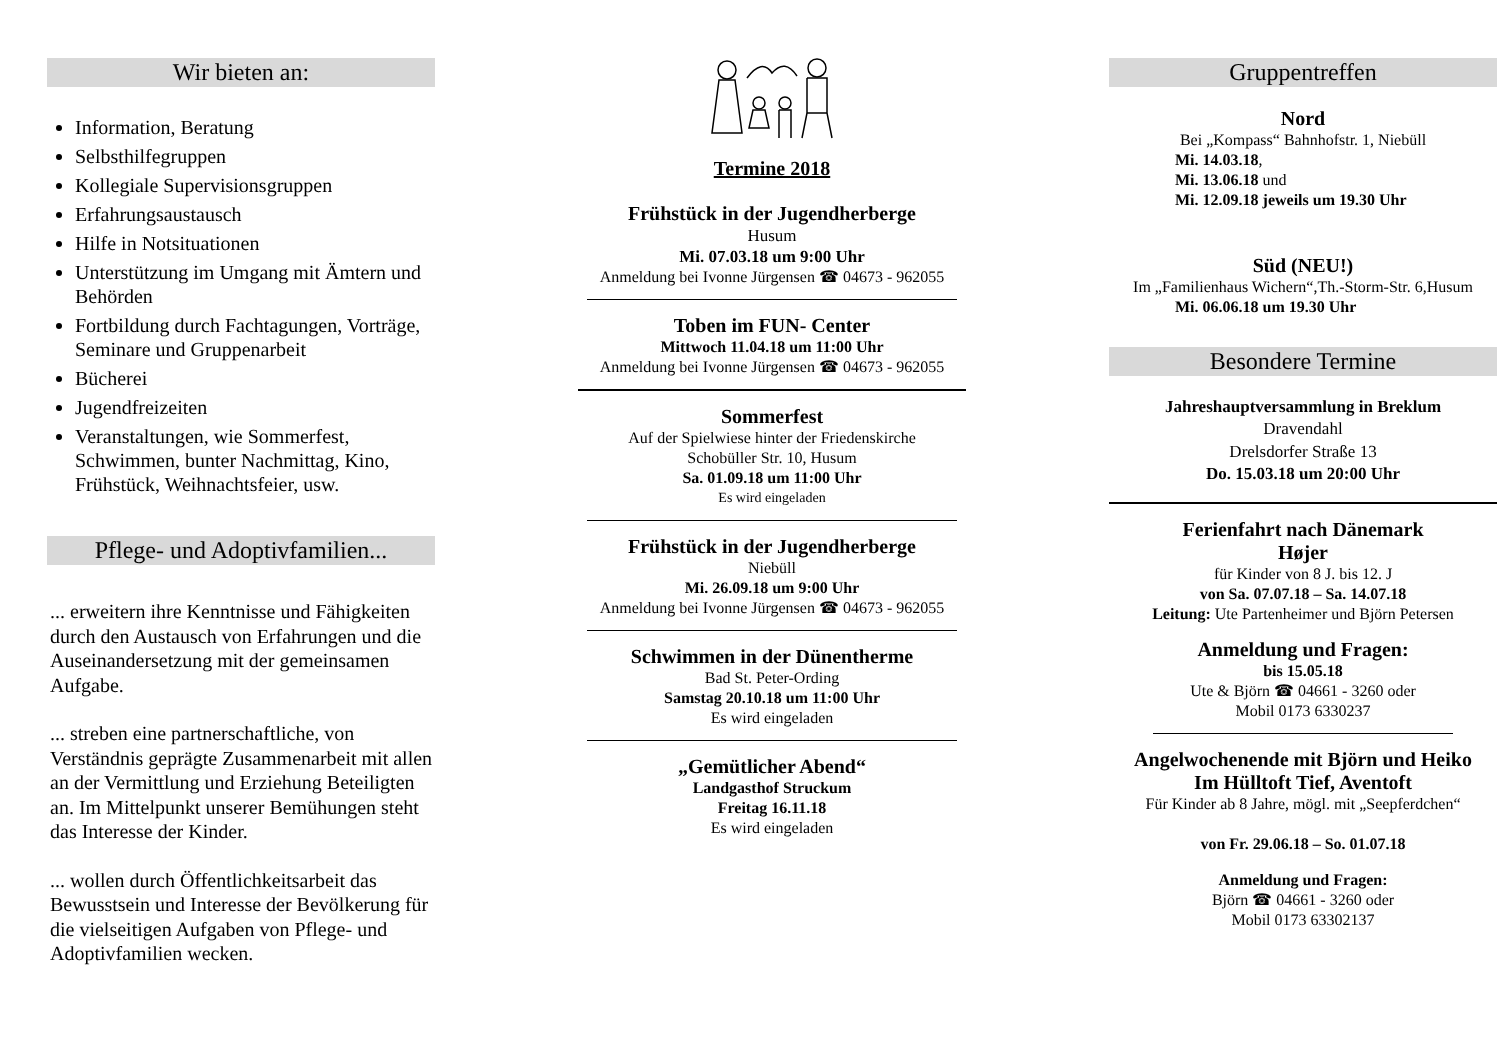Wir bieten an:
Information, Beratung
Selbsthilfegruppen
Kollegiale Supervisionsgruppen
Erfahrungsaustausch
Hilfe in Notsituationen
Unterstützung im Umgang mit Ämtern und Behörden
Fortbildung durch Fachtagungen, Vorträge, Seminare und Gruppenarbeit
Bücherei
Jugendfreizeiten
Veranstaltungen, wie Sommerfest, Schwimmen, bunter Nachmittag, Kino, Frühstück, Weihnachtsfeier, usw.
Pflege- und Adoptivfamilien...
... erweitern ihre Kenntnisse und Fähigkeiten durch den Austausch von Erfahrungen und die Auseinandersetzung mit der gemeinsamen Aufgabe.
... streben eine partnerschaftliche, von Verständnis geprägte Zusammenarbeit mit allen an der Vermittlung und Erziehung Beteiligten an. Im Mittelpunkt unserer Bemühungen steht das Interesse der Kinder.
... wollen durch Öffentlichkeitsarbeit das Bewusstsein und Interesse der Bevölkerung für die vielseitigen Aufgaben von Pflege- und Adoptivfamilien wecken.
Termine 2018
Frühstück in der Jugendherberge
Husum
Mi. 07.03.18 um 9:00 Uhr
Anmeldung bei Ivonne Jürgensen ☎ 04673 - 962055
Toben im FUN- Center
Mittwoch 11.04.18 um 11:00 Uhr
Anmeldung bei Ivonne Jürgensen ☎ 04673 - 962055
Sommerfest
Auf der Spielwiese hinter der Friedenskirche
Schobüller Str. 10, Husum
Sa. 01.09.18 um 11:00 Uhr
Es wird eingeladen
Frühstück in der Jugendherberge
Niebüll
Mi. 26.09.18 um 9:00 Uhr
Anmeldung bei Ivonne Jürgensen ☎ 04673 - 962055
Schwimmen in der Dünentherme
Bad St. Peter-Ording
Samstag 20.10.18 um 11:00 Uhr
Es wird eingeladen
„Gemütlicher Abend“
Landgasthof Struckum
Freitag 16.11.18
Es wird eingeladen
Gruppentreffen
Nord
Bei „Kompass“ Bahnhofstr. 1, Niebüll
Mi. 14.03.18,
Mi. 13.06.18 und
Mi. 12.09.18 jeweils um 19.30 Uhr
Süd (NEU!)
Im „Familienhaus Wichern“,Th.-Storm-Str. 6,Husum
Mi. 06.06.18 um 19.30 Uhr
Besondere Termine
Jahreshauptversammlung in Breklum
Dravendahl
Drelsdorfer Straße 13
Do. 15.03.18 um 20:00 Uhr
Ferienfahrt nach Dänemark
Højer
für Kinder von 8 J. bis 12. J
von Sa. 07.07.18 – Sa. 14.07.18
Leitung: Ute Partenheimer und Björn Petersen
Anmeldung und Fragen:
bis 15.05.18
Ute & Björn ☎ 04661 - 3260 oder
Mobil 0173 6330237
Angelwochenende mit Björn und Heiko
Im Hülltoft Tief, Aventoft
Für Kinder ab 8 Jahre, mögl. mit „Seepferdchen“
von Fr. 29.06.18 – So. 01.07.18
Anmeldung und Fragen:
Björn ☎ 04661 - 3260 oder
Mobil 0173 63302137